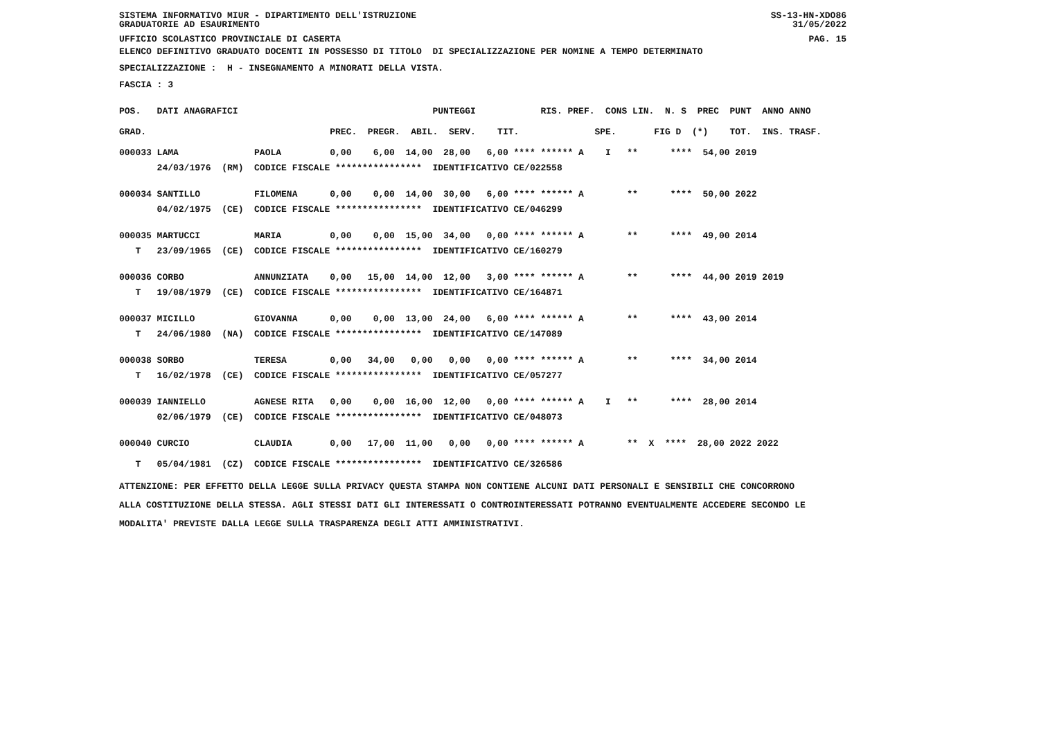SISTEMA INFORMATIVO MIUR - DIPARTIMENTO DELL'ISTRUZIONE
GRADUATORIE AD ESAURIMENTO
SS-13-HN-XDO86
31/05/2022
UFFICIO SCOLASTICO PROVINCIALE DI CASERTA
PAG. 15
ELENCO DEFINITIVO GRADUATO DOCENTI IN POSSESSO DI TITOLO DI SPECIALIZZAZIONE PER NOMINE A TEMPO DETERMINATO
SPECIALIZZAZIONE : H - INSEGNAMENTO A MINORATI DELLA VISTA.
FASCIA : 3
| POS. DATI ANAGRAFICI PUNTEGGI RIS. PREF. CONS LIN. N. S PREC PUNT ANNO ANNO |
| --- |
| GRAD. PREC. PREGR. ABIL. SERV. TIT. SPE. FIG D (*) TOT. INS. TRASF. |
| 000033 LAMA PAOLA 0,00 6,00 14,00 28,00 6,00 **** ****** A I ** **** 54,00 2019 |
| 24/03/1976 (RM) CODICE FISCALE **************** IDENTIFICATIVO CE/022558 |
| 000034 SANTILLO FILOMENA 0,00 0,00 14,00 30,00 6,00 **** ****** A ** **** 50,00 2022 |
| 04/02/1975 (CE) CODICE FISCALE **************** IDENTIFICATIVO CE/046299 |
| 000035 MARTUCCI MARIA 0,00 0,00 15,00 34,00 0,00 **** ****** A ** **** 49,00 2014 |
| T 23/09/1965 (CE) CODICE FISCALE **************** IDENTIFICATIVO CE/160279 |
| 000036 CORBO ANNUNZIATA 0,00 15,00 14,00 12,00 3,00 **** ****** A ** **** 44,00 2019 2019 |
| T 19/08/1979 (CE) CODICE FISCALE **************** IDENTIFICATIVO CE/164871 |
| 000037 MICILLO GIOVANNA 0,00 0,00 13,00 24,00 6,00 **** ****** A ** **** 43,00 2014 |
| T 24/06/1980 (NA) CODICE FISCALE **************** IDENTIFICATIVO CE/147089 |
| 000038 SORBO TERESA 0,00 34,00 0,00 0,00 0,00 **** ****** A ** **** 34,00 2014 |
| T 16/02/1978 (CE) CODICE FISCALE **************** IDENTIFICATIVO CE/057277 |
| 000039 IANNIELLO AGNESE RITA 0,00 0,00 16,00 12,00 0,00 **** ****** A I ** **** 28,00 2014 |
| 02/06/1979 (CE) CODICE FISCALE **************** IDENTIFICATIVO CE/048073 |
| 000040 CURCIO CLAUDIA 0,00 17,00 11,00 0,00 0,00 **** ****** A ** X **** 28,00 2022 2022 |
| T 05/04/1981 (CZ) CODICE FISCALE **************** IDENTIFICATIVO CE/326586 |
ATTENZIONE: PER EFFETTO DELLA LEGGE SULLA PRIVACY QUESTA STAMPA NON CONTIENE ALCUNI DATI PERSONALI E SENSIBILI CHE CONCORRONO ALLA COSTITUZIONE DELLA STESSA. AGLI STESSI DATI GLI INTERESSATI O CONTROINTERESSATI POTRANNO EVENTUALMENTE ACCEDERE SECONDO LE MODALITA' PREVISTE DALLA LEGGE SULLA TRASPARENZA DEGLI ATTI AMMINISTRATIVI.